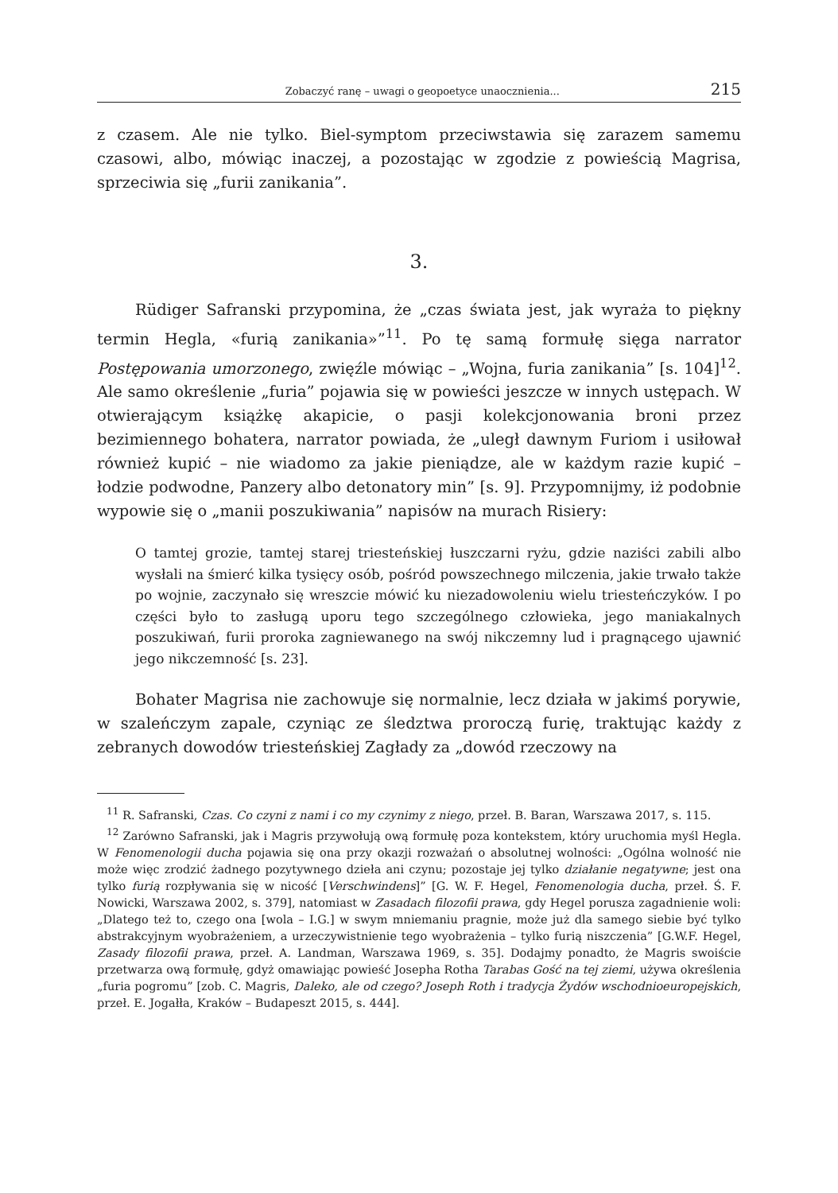Zobaczyć ranę – uwagi o geopoetyce unaocznienia... 215
z czasem. Ale nie tylko. Biel-symptom przeciwstawia się zarazem samemu czasowi, albo, mówiąc inaczej, a pozostając w zgodzie z powieścią Magrisa, sprzeciwia się „furii zanikania”.
3.
Rüdiger Safranski przypomina, że „czas świata jest, jak wyraża to piękny termin Hegla, «furią zanikania»”<sup>11</sup>. Po tę samą formułę sięga narrator Postępowania umorzonego, zwięźle mówiąc – „Wojna, furia zanikania” [s. 104]<sup>12</sup>. Ale samo określenie „furia” pojawia się w powieści jeszcze w innych ustępach. W otwierającym książkę akapicie, o pasji kolekcjonowania broni przez bezimiennego bohatera, narrator powiada, że „uległ dawnym Furiom i usiłował również kupić – nie wiadomo za jakie pieniądze, ale w każdym razie kupić – łodzie podwodne, Panzery albo detonatory min” [s. 9]. Przypomnijmy, iż podobnie wypowie się o „manii poszukiwania” napisów na murach Risiery:
O tamtej grozie, tamtej starej triesteńskiej łuszczarni ryżu, gdzie naziści zabili albo wysłali na śmierć kilka tysięcy osób, pośród powszechnego milczenia, jakie trwało także po wojnie, zaczynało się wreszcie mówić ku niezadowoleniu wielu triesteńczyków. I po części było to zasługą uporu tego szczególnego człowieka, jego maniakalnych poszukiwań, furii proroka zagniewanego na swój nikczemny lud i pragnącego ujawnić jego nikczemność [s. 23].
Bohater Magrisa nie zachowuje się normalnie, lecz działa w jakimś porywie, w szaleńczym zapale, czyniąc ze śledztwa proroczą furię, traktując każdy z zebranych dowodów triesteńskiej Zagłady za „dowód rzeczowy na
<sup>11</sup> R. Safranski, Czas. Co czyni z nami i co my czynimy z niego, przeł. B. Baran, Warszawa 2017, s. 115.
<sup>12</sup> Zarówno Safranski, jak i Magris przywołują ową formułę poza kontekstem, który uruchomia myśl Hegla. W Fenomenologii ducha pojawia się ona przy okazji rozważań o absolutnej wolności: „Ogólna wolność nie może więc zrodzić żadnego pozytywnego dzieła ani czynu; pozostaje jej tylko działanie negatywne; jest ona tylko furią rozpływania się w nicość [Verschwindens]” [G. W. F. Hegel, Fenomenologia ducha, przeł. Ś. F. Nowicki, Warszawa 2002, s. 379], natomiast w Zasadach filozofii prawa, gdy Hegel porusza zagadnienie woli: „Dlatego też to, czego ona [wola – I.G.] w swym mniemaniu pragnie, może już dla samego siebie być tylko abstrakcyjnym wyobrażeniem, a urzeczywistnienie tego wyobrażenia – tylko furią niszczenia” [G.W.F. Hegel, Zasady filozofii prawa, przeł. A. Landman, Warszawa 1969, s. 35]. Dodajmy ponadto, że Magris swoiście przetwarza ową formułę, gdyż omawiając powieść Josepha Rotha Tarabas Gość na tej ziemi, używa określenia „furia pogromu” [zob. C. Magris, Daleko, ale od czego? Joseph Roth i tradycja Żydów wschodnioeuropejskich, przeł. E. Jogałła, Kraków – Budapeszt 2015, s. 444].